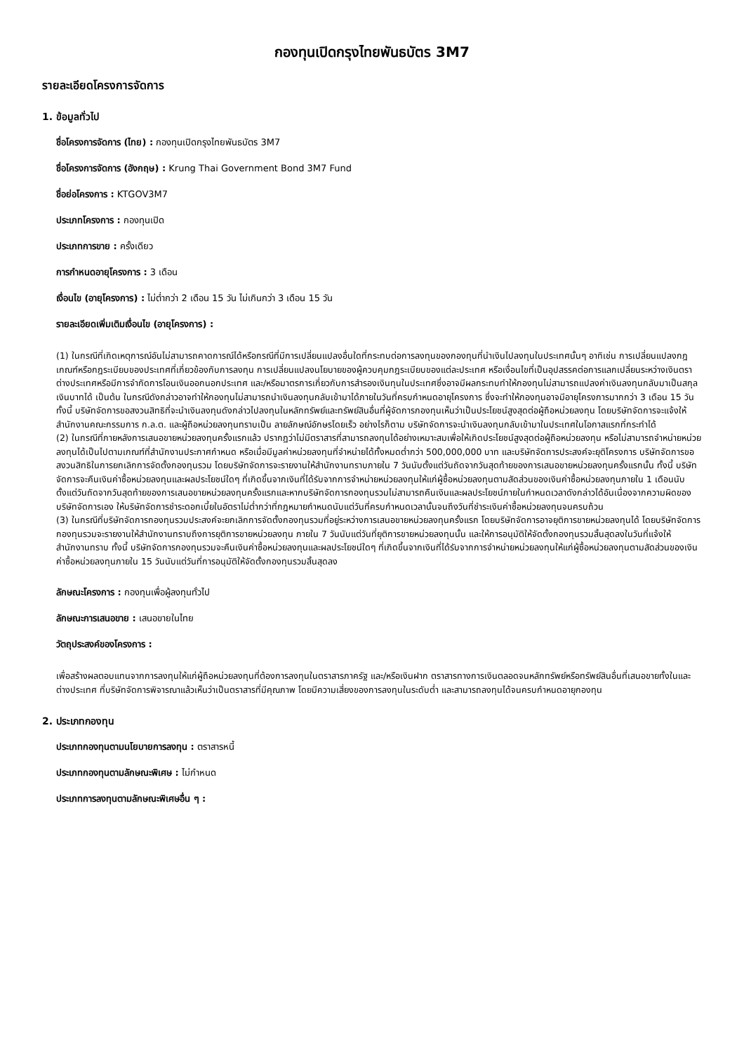กองทุนเปิดกรุงไทยพันธบัตร 3M7
รายละเอียดโครงการจัดการ
1. ข้อมูลทั่วไป
ชื่อโครงการจัดการ (ไทย) : กองทุนเปิดกรุงไทยพันธบัตร 3M7
ชื่อโครงการจัดการ (อังกฤษ) : Krung Thai Government Bond 3M7 Fund
ชื่อย่อโครงการ : KTGOV3M7
ประเภทโครงการ : กองทุนเปิด
ประเภทการขาย : ครั้งเดียว
การกำหนดอายุโครงการ : 3 เดือน
เงื่อนไข (อายุโครงการ) : ไม่ต่ำกว่า 2 เดือน 15 วัน ไม่เกินกว่า 3 เดือน 15 วัน
รายละเอียดเพิ่มเติมเงื่อนไข (อายุโครงการ) :
(1) ในกรณีที่เกิดเหตุการณ์อันไม่สามารถคาดการณ์ได้หรือกรณีที่มีการเปลี่ยนแปลงอื่นใดที่กระทบต่อการลงทุนของกองทุนที่นำเงินไปลงทุนในประเทศนั้นๆ อาทิเช่น การเปลี่ยนแปลงกฎเกณฑ์หรือกฎระเบียบของประเทศที่เกี่ยวข้องกับการลงทุน การเปลี่ยนแปลงนโยบายของผู้ควบคุมกฎระเบียบของแต่ละประเทศ หรือเงื่อนไขที่เป็นอุปสรรคต่อการแลกเปลี่ยนระหว่างเงินตราต่างประเทศหรือมีการจำกัดการโอนเงินออกนอกประเทศ และ/หรือมาตรการเกี่ยวกับการสำรองเงินทุนในประเทศซึ่งอาจมีผลกระทบทำให้กองทุนไม่สามารถแปลงค่าเงินลงทุนกลับมาเป็นสกุลเงินบาทได้ เป็นต้น ในกรณีดังกล่าวอาจทำให้กองทุนไม่สามารถนำเงินลงทุนกลับเข้ามาได้ภายในวันที่ครบกำหนดอายุโครงการ ซึ่งจะทำให้กองทุนอาจมีอายุโครงการมากกว่า 3 เดือน 15 วัน ทั้งนี้ บริษัทจัดการขอสงวนสิทธิที่จะนำเงินลงทุนดังกล่าวไปลงทุนในหลักทรัพย์และทรัพย์สินอื่นที่ผู้จัดการกองทุนเห็นว่าเป็นประโยชน์สูงสุดต่อผู้ถือหน่วยลงทุน โดยบริษัทจัดการจะแจ้งให้สำนักงานคณะกรรมการ ก.ล.ต. และผู้ถือหน่วยลงทุนทราบเป็น ลายลักษณ์อักษรโดยเร็ว อย่างไรก็ตาม บริษัทจัดการจะนำเงินลงทุนกลับเข้ามาในประเทศในโอกาสแรกที่กระทำได้
(2) ในกรณีที่ภายหลังการเสนอขายหน่วยลงทุนครั้งแรกแล้ว ปรากฏว่าไม่มีตราสารที่สามารถลงทุนได้อย่างเหมาะสมเพื่อให้เกิดประโยชน์สูงสุดต่อผู้ถือหน่วยลงทุน หรือไม่สามารถจำหน่ายหน่วยลงทุนได้เป็นไปตามเกณฑ์ที่สำนักงานประกาศกำหนด หรือเมื่อมีมูลค่าหน่วยลงทุนที่จำหน่ายได้ทั้งหมดต่ำกว่า 500,000,000 บาท และบริษัทจัดการประสงค์จะยุติโครงการ บริษัทจัดการขอสงวนสิทธิในการยกเลิกการจัดตั้งกองทุนรวม โดยบริษัทจัดการจะรายงานให้สำนักงานทราบภายใน 7 วันนับตั้งแต่วันถัดจากวันสุดท้ายของการเสนอขายหน่วยลงทุนครั้งแรกนั้น ทั้งนี้ บริษัทจัดการจะคืนเงินค่าซื้อหน่วยลงทุนและผลประโยชน์ใดๆ ที่เกิดขึ้นจากเงินที่ได้รับจากการจำหน่ายหน่วยลงทุนให้แก่ผู้ซื้อหน่วยลงทุนตามสัดส่วนของเงินค่าซื้อหน่วยลงทุนภายใน 1 เดือนนับตั้งแต่วันถัดจากวันสุดท้ายของการเสนอขายหน่วยลงทุนครั้งแรกและหากบริษัทจัดการกองทุนรวมไม่สามารถคืนเงินและผลประโยชน์ภายในกำหนดเวลาดังกล่าวได้อันเนื่องจากความผิดของบริษัทจัดการเอง ให้บริษัทจัดการชำระดอกเบี้ยในอัตราไม่ต่ำกว่าที่กฎหมายกำหนดนับแต่วันที่ครบกำหนดเวลานั้นจนถึงวันที่ชำระเงินค่าซื้อหน่วยลงทุนจนครบถ้วน
(3) ในกรณีที่บริษัทจัดการกองทุนรวมประสงค์จะยกเลิกการจัดตั้งกองทุนรวมที่อยู่ระหว่างการเสนอขายหน่วยลงทุนครั้งแรก โดยบริษัทจัดการอาจยุติการขายหน่วยลงทุนได้ โดยบริษัทจัดการกองทุนรวมจะรายงานให้สำนักงานทราบถึงการยุติการขายหน่วยลงทุน ภายใน 7 วันนับแต่วันที่ยุติการขายหน่วยลงทุนนั้น และให้การอนุมัติให้จัดตั้งกองทุนรวมสิ้นสุดลงในวันที่แจ้งให้สำนักงานทราบ ทั้งนี้ บริษัทจัดการกองทุนรวมจะคืนเงินค่าซื้อหน่วยลงทุนและผลประโยชน์ใดๆ ที่เกิดขึ้นจากเงินที่ได้รับจากการจำหน่ายหน่วยลงทุนให้แก่ผู้ซื้อหน่วยลงทุนตามสัดส่วนของเงินค่าซื้อหน่วยลงทุนภายใน 15 วันนับแต่วันที่การอนุมัติให้จัดตั้งกองทุนรวมสิ้นสุดลง
ลักษณะโครงการ : กองทุนเพื่อผู้ลงทุนทั่วไป
ลักษณะการเสนอขาย : เสนอขายในไทย
วัตถุประสงค์ของโครงการ :
เพื่อสร้างผลตอบแทนจากการลงทุนให้แก่ผู้ถือหน่วยลงทุนที่ต้องการลงทุนในตราสารภาครัฐ และ/หรือเงินฝาก ตราสารทางการเงินตลอดจนหลักทรัพย์หรือทรัพย์สินอื่นที่เสนอขายทั้งในและต่างประเทศ ที่บริษัทจัดการพิจารณาแล้วเห็นว่าเป็นตราสารที่มีคุณภาพ โดยมีความเสี่ยงของการลงทุนในระดับต่ำ และสามารถลงทุนได้จนครบกำหนดอายุกองทุน
2. ประเภทกองทุน
ประเภทกองทุนตามนโยบายการลงทุน : ตราสารหนี้
ประเภทกองทุนตามลักษณะพิเศษ : ไม่กำหนด
ประเภทการลงทุนตามลักษณะพิเศษอื่น ๆ :